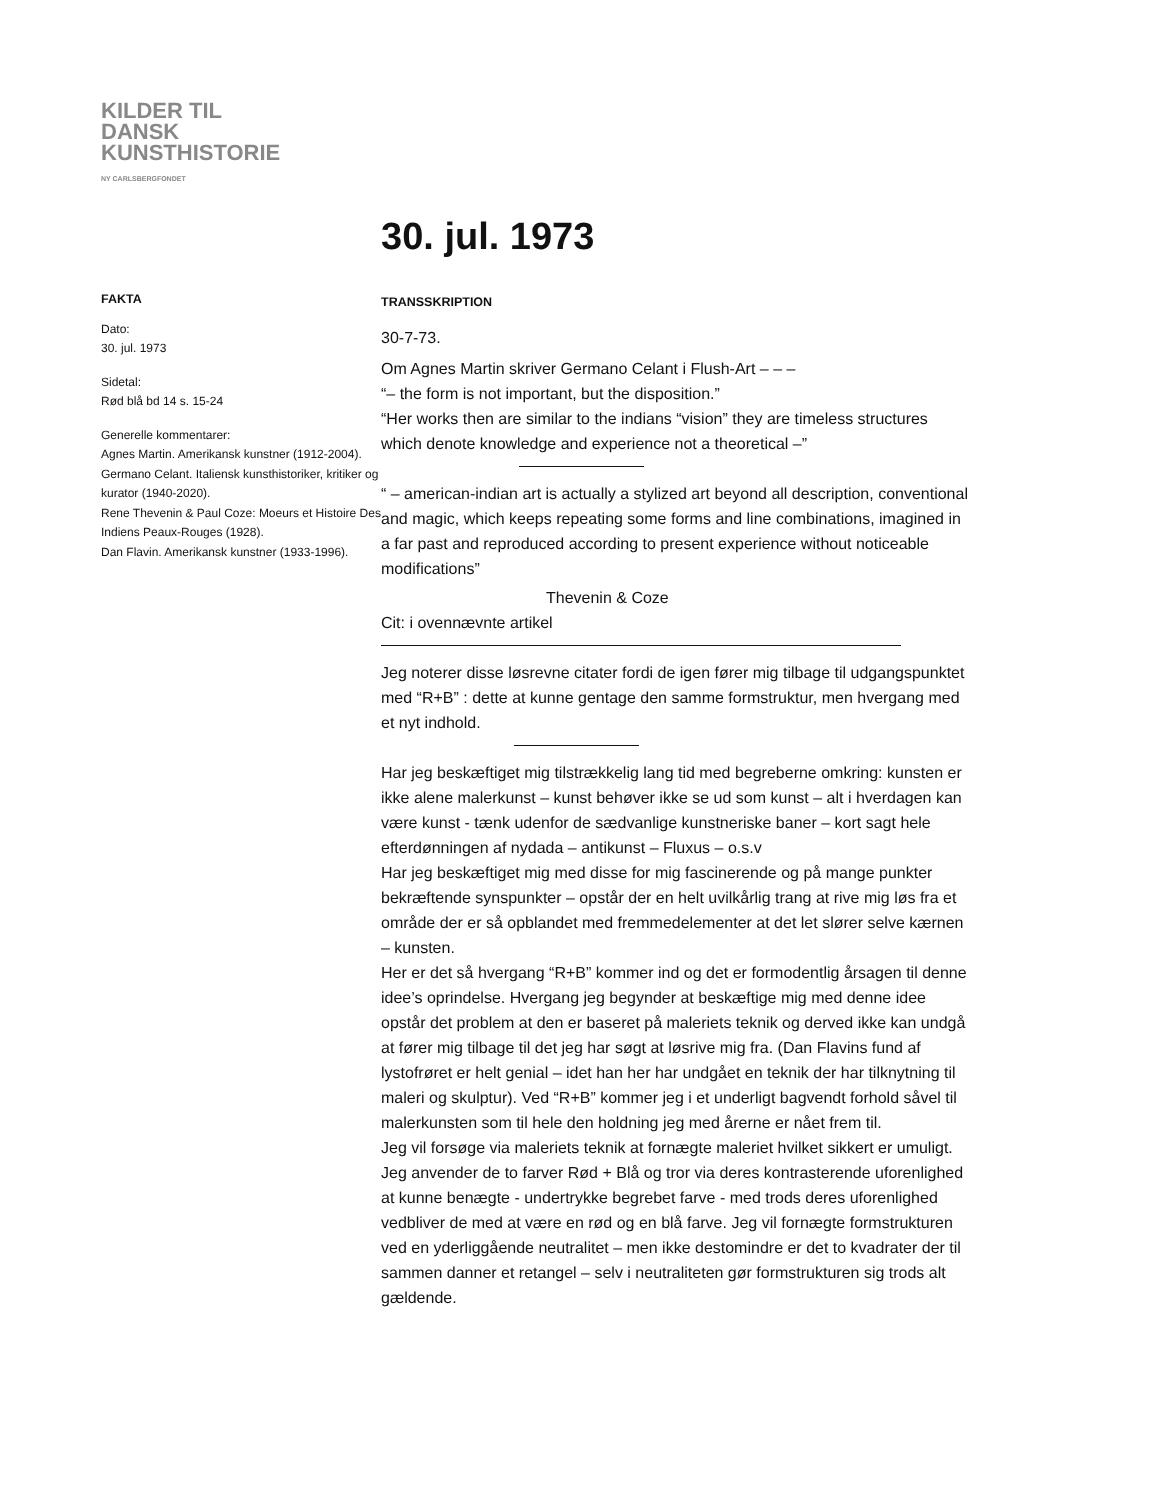KILDER TIL
DANSK
KUNSTHISTORIE
NY CARLSBERGFONDET
30. jul. 1973
FAKTA
Dato:
30. jul. 1973
Sidetal:
Rød blå bd 14 s. 15-24
Generelle kommentarer:
Agnes Martin. Amerikansk kunstner (1912-2004).
Germano Celant. Italiensk kunsthistoriker, kritiker og kurator (1940-2020).
Rene Thevenin & Paul Coze: Moeurs et Histoire Des Indiens Peaux-Rouges (1928).
Dan Flavin. Amerikansk kunstner (1933-1996).
TRANSSKRIPTION
30-7-73.
Om Agnes Martin skriver Germano Celant i Flush-Art – – –
“– the form is not important, but the disposition.”
“Her works then are similar to the indians “vision” they are timeless structures which denote knowledge and experience not a theoretical –”
“ – american-indian art is actually a stylized art beyond all description, conventional and magic, which keeps repeating some forms and line combinations, imagined in a far past and reproduced according to present experience without noticeable modifications”
Thevenin & Coze
Cit: i ovennævnte artikel
Jeg noterer disse løsrevne citater fordi de igen fører mig tilbage til udgangspunktet med “R+B” : dette at kunne gentage den samme formstruktur, men hvergang med et nyt indhold.
Har jeg beskæftiget mig tilstrækkelig lang tid med begreberne omkring: kunsten er ikke alene malerkunst – kunst behøver ikke se ud som kunst – alt i hverdagen kan være kunst - tænk udenfor de sædvanlige kunstneriske baner – kort sagt hele efterdønningen af nydada – antikunst – Fluxus – o.s.v
Har jeg beskæftiget mig med disse for mig fascinerende og på mange punkter bekræftende synspunkter – opstår der en helt uvilkårlig trang at rive mig løs fra et område der er så opblandet med fremmedelementer at det let slører selve kærnen – kunsten.
Her er det så hvergang “R+B” kommer ind og det er formodentlig årsagen til denne idee’s oprindelse. Hvergang jeg begynder at beskæftige mig med denne idee opstår det problem at den er baseret på maleriets teknik og derved ikke kan undgå at fører mig tilbage til det jeg har søgt at løsrive mig fra. (Dan Flavins fund af lystofrøret er helt genial – idet han her har undgået en teknik der har tilknytning til maleri og skulptur). Ved “R+B” kommer jeg i et underligt bagvendt forhold såvel til malerkunsten som til hele den holdning jeg med årerne er nået frem til.
Jeg vil forsøge via maleriets teknik at fornægte maleriet hvilket sikkert er umuligt. Jeg anvender de to farver Rød + Blå og tror via deres kontrasterende uforenlighed at kunne benægte - undertrykke begrebet farve - med trods deres uforenlighed vedbliver de med at være en rød og en blå farve. Jeg vil fornægte formstrukturen ved en yderliggående neutralitet – men ikke destomindre er det to kvadrater der til sammen danner et retangel – selv i neutraliteten gør formstrukturen sig trods alt gældende.